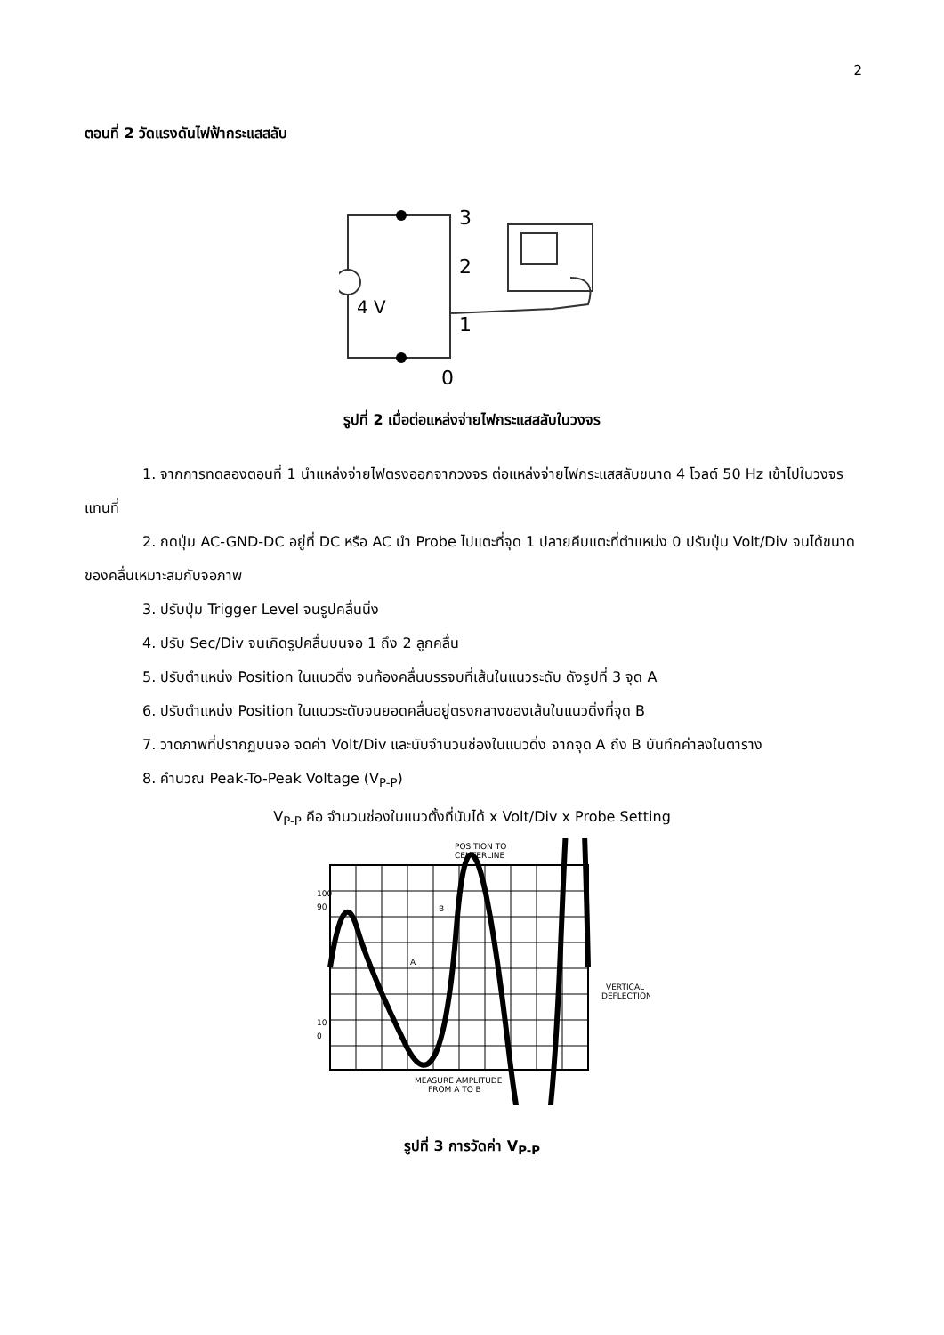2
ตอนที่ 2 วัดแรงดันไฟฟ้ากระแสสลับ
3
2
1
0
4 V
รูปที่ 2 เมื่อต่อแหล่งจ่ายไฟกระแสสลับในวงจร
1. จากการทดลองตอนที่ 1 นำแหล่งจ่ายไฟตรงออกจากวงจร ต่อแหล่งจ่ายไฟกระแสสลับขนาด 4 โวลต์ 50 Hz เข้าไปในวงจรแทนที่
2. กดปุ่ม AC-GND-DC อยู่ที่ DC หรือ AC นำ Probe ไปแตะที่จุด 1 ปลายคีบแตะที่ตำแหน่ง 0 ปรับปุ่ม Volt/Div จนได้ขนาดของคลื่นเหมาะสมกับจอภาพ
3. ปรับปุ่ม Trigger Level จนรูปคลื่นนิ่ง
4. ปรับ Sec/Div จนเกิดรูปคลื่นบนจอ 1 ถึง 2 ลูกคลื่น
5. ปรับตำแหน่ง Position ในแนวดิ่ง จนท้องคลื่นบรรจบที่เส้นในแนวระดับ ดังรูปที่ 3 จุด A
6. ปรับตำแหน่ง Position ในแนวระดับจนยอดคลื่นอยู่ตรงกลางของเส้นในแนวดิ่งที่จุด B
7. วาดภาพที่ปรากฏบนจอ จดค่า Volt/Div และนับจำนวนช่องในแนวดิ่ง จากจุด A ถึง B บันทึกค่าลงในตาราง
8. คำนวณ Peak-To-Peak Voltage (V<sub>P-P</sub>)
V<sub>P-P</sub> คือ จำนวนช่องในแนวตั้งที่นับได้ x Volt/Div x Probe Setting
POSITION TO
CENTERLINE
100
90
10
0
B
A
VERTICAL
DEFLECTION
MEASURE AMPLITUDE
FROM A TO B
รูปที่ 3 การวัดค่า V<sub>P-P</sub>